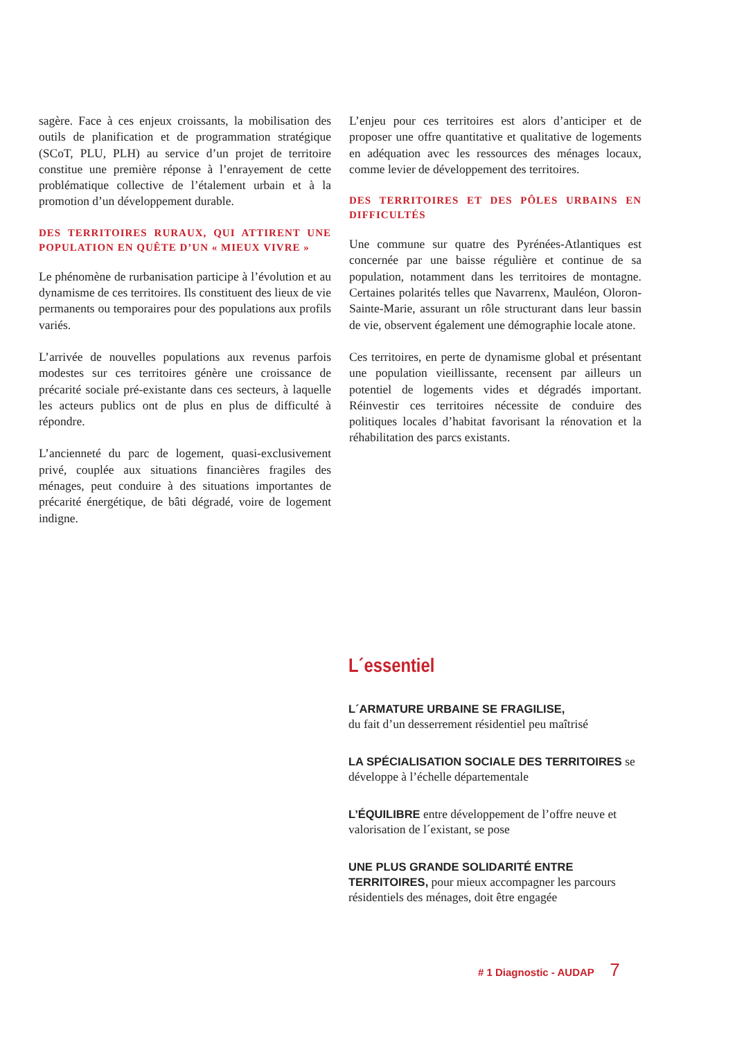sagère. Face à ces enjeux croissants, la mobilisation des outils de planification et de programmation stratégique (SCoT, PLU, PLH) au service d’un projet de territoire constitue une première réponse à l’enrayement de cette problématique collective de l’étalement urbain et à la promotion d’un développement durable.
DES TERRITOIRES RURAUX, QUI ATTIRENT UNE POPULATION EN QUÊTE D’UN « MIEUX VIVRE »
Le phénomène de rurbanisation participe à l’évolution et au dynamisme de ces territoires. Ils constituent des lieux de vie permanents ou temporaires pour des populations aux profils variés.
L’arrivée de nouvelles populations aux revenus parfois modestes sur ces territoires génère une croissance de précarité sociale pré-existante dans ces secteurs, à laquelle les acteurs publics ont de plus en plus de difficulté à répondre.
L’ancienneté du parc de logement, quasi-exclusivement privé, couplée aux situations financières fragiles des ménages, peut conduire à des situations importantes de précarité énergétique, de bâti dégradé, voire de logement indigne.
L’enjeu pour ces territoires est alors d’anticiper et de proposer une offre quantitative et qualitative de logements en adéquation avec les ressources des ménages locaux, comme levier de développement des territoires.
DES TERRITOIRES ET DES PÔLES URBAINS EN DIFFICULTÉS
Une commune sur quatre des Pyrénées-Atlantiques est concernée par une baisse régulière et continue de sa population, notamment dans les territoires de montagne. Certaines polarités telles que Navarrenx, Mauléon, Oloron-Sainte-Marie, assurant un rôle structurant dans leur bassin de vie, observent également une démographie locale atone.
Ces territoires, en perte de dynamisme global et présentant une population vieillissante, recensent par ailleurs un potentiel de logements vides et dégradés important. Réinvestir ces territoires nécessite de conduire des politiques locales d’habitat favorisant la rénovation et la réhabilitation des parcs existants.
L´essentiel
L´ARMATURE URBAINE SE FRAGILISE,
du fait d’un desserrement résidentiel peu maîtrisé
LA SPÉCIALISATION SOCIALE DES TERRITOIRES se développe à l’échelle départementale
L’ÉQUILIBRE entre développement de l’offre neuve et valorisation de l´existant, se pose
UNE PLUS GRANDE SOLIDARITÉ ENTRE TERRITOIRES, pour mieux accompagner les parcours résidentiels des ménages, doit être engagée
# 1 Diagnostic - AUDAP 7